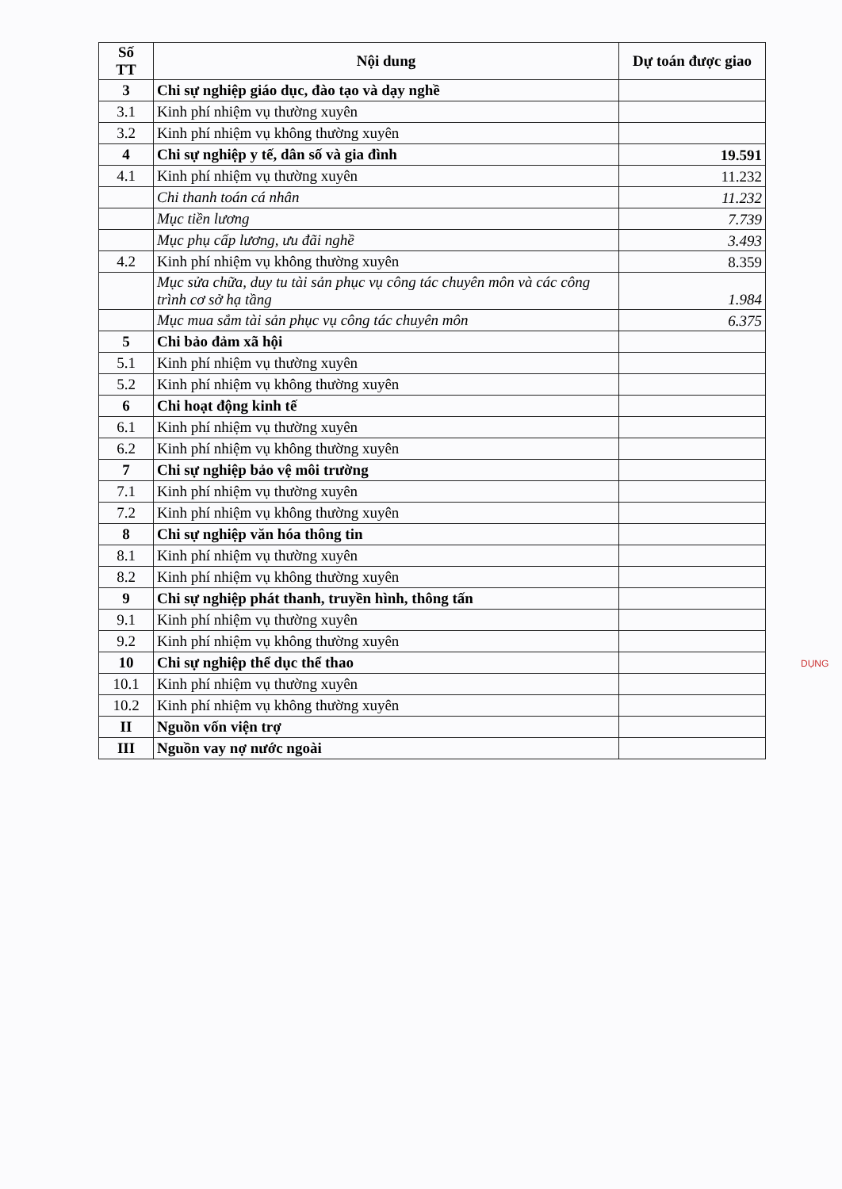| Số TT | Nội dung | Dự toán được giao |
| --- | --- | --- |
| 3 | Chi sự nghiệp giáo dục, đào tạo và dạy nghề | |
| 3.1 | Kinh phí nhiệm vụ thường xuyên | |
| 3.2 | Kinh phí nhiệm vụ không thường xuyên | |
| 4 | Chi sự nghiệp y tế, dân số và gia đình | 19.591 |
| 4.1 | Kinh phí nhiệm vụ thường xuyên | 11.232 |
| | Chi thanh toán cá nhân | 11.232 |
| | Mục tiền lương | 7.739 |
| | Mục phụ cấp lương, ưu đãi nghề | 3.493 |
| 4.2 | Kinh phí nhiệm vụ không thường xuyên | 8.359 |
| | Mục sửa chữa, duy tu tài sản phục vụ công tác chuyên môn và các công trình cơ sở hạ tầng | 1.984 |
| | Mục mua sắm tài sản phục vụ công tác chuyên môn | 6.375 |
| 5 | Chi bảo đảm xã hội | |
| 5.1 | Kinh phí nhiệm vụ thường xuyên | |
| 5.2 | Kinh phí nhiệm vụ không thường xuyên | |
| 6 | Chi hoạt động kinh tế | |
| 6.1 | Kinh phí nhiệm vụ thường xuyên | |
| 6.2 | Kinh phí nhiệm vụ không thường xuyên | |
| 7 | Chi sự nghiệp bảo vệ môi trường | |
| 7.1 | Kinh phí nhiệm vụ thường xuyên | |
| 7.2 | Kinh phí nhiệm vụ không thường xuyên | |
| 8 | Chi sự nghiệp văn hóa thông tin | |
| 8.1 | Kinh phí nhiệm vụ thường xuyên | |
| 8.2 | Kinh phí nhiệm vụ không thường xuyên | |
| 9 | Chi sự nghiệp phát thanh, truyền hình, thông tấn | |
| 9.1 | Kinh phí nhiệm vụ thường xuyên | |
| 9.2 | Kinh phí nhiệm vụ không thường xuyên | |
| 10 | Chi sự nghiệp thể dục thể thao | |
| 10.1 | Kinh phí nhiệm vụ thường xuyên | |
| 10.2 | Kinh phí nhiệm vụ không thường xuyên | |
| II | Nguồn vốn viện trợ | |
| III | Nguồn vay nợ nước ngoài | |
DỤNG